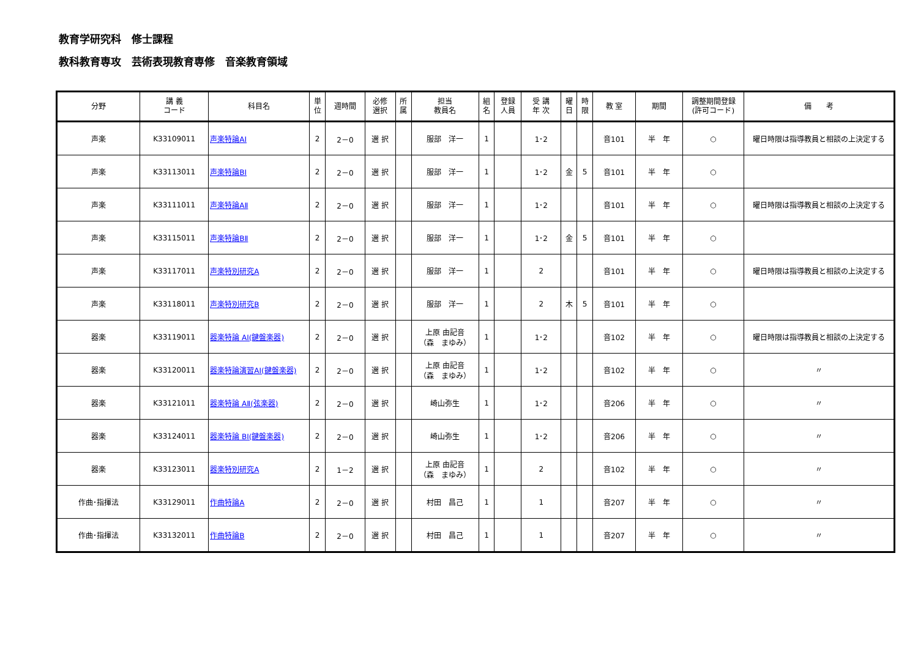教育学研究科　修士課程
教科教育専攻　芸術表現教育専修　音楽教育領域
| 分野 | 講 義 コード | 科目名 | 単 位 | 週時間 | 必修 選択 | 所 属 | 担当 教員名 | 組 名 | 登録 人員 | 受 講 年 次 | 曜 日 | 時 限 | 教 室 | 期間 | 調整期間登録 (許可コード) | 備 考 |
| --- | --- | --- | --- | --- | --- | --- | --- | --- | --- | --- | --- | --- | --- | --- | --- | --- |
| 声楽 | K33109011 | 声楽特論AⅠ | 2 | 2－0 | 選 択 | | 服部 洋一 | 1 | | 1･2 | | | 音101 | 半 年 | ○ | 曜日時限は指導教員と相談の上決定する |
| 声楽 | K33113011 | 声楽特論BⅠ | 2 | 2－0 | 選 択 | | 服部 洋一 | 1 | | 1･2 | 金 | 5 | 音101 | 半 年 | ○ | |
| 声楽 | K33111011 | 声楽特論AⅡ | 2 | 2－0 | 選 択 | | 服部 洋一 | 1 | | 1･2 | | | 音101 | 半 年 | ○ | 曜日時限は指導教員と相談の上決定する |
| 声楽 | K33115011 | 声楽特論BⅡ | 2 | 2－0 | 選 択 | | 服部 洋一 | 1 | | 1･2 | 金 | 5 | 音101 | 半 年 | ○ | |
| 声楽 | K33117011 | 声楽特別研究A | 2 | 2－0 | 選 択 | | 服部 洋一 | 1 | | 2 | | | 音101 | 半 年 | ○ | 曜日時限は指導教員と相談の上決定する |
| 声楽 | K33118011 | 声楽特別研究B | 2 | 2－0 | 選 択 | | 服部 洋一 | 1 | | 2 | 木 | 5 | 音101 | 半 年 | ○ | |
| 器楽 | K33119011 | 器楽特論 AⅠ(鍵盤楽器) | 2 | 2－0 | 選 択 | | 上原 由記音 （森 まゆみ） | 1 | | 1･2 | | | 音102 | 半 年 | ○ | 曜日時限は指導教員と相談の上決定する |
| 器楽 | K33120011 | 器楽特論演習AⅠ(鍵盤楽器) | 2 | 2－0 | 選 択 | | 上原 由記音 （森 まゆみ） | 1 | | 1･2 | | | 音102 | 半 年 | ○ | 〃 |
| 器楽 | K33121011 | 器楽特論 AⅡ(弦楽器) | 2 | 2－0 | 選 択 | | 崎山弥生 | 1 | | 1･2 | | | 音206 | 半 年 | ○ | 〃 |
| 器楽 | K33124011 | 器楽特論 BⅠ(鍵盤楽器) | 2 | 2－0 | 選 択 | | 崎山弥生 | 1 | | 1･2 | | | 音206 | 半 年 | ○ | 〃 |
| 器楽 | K33123011 | 器楽特別研究A | 2 | 1－2 | 選 択 | | 上原 由記音 （森 まゆみ） | 1 | | 2 | | | 音102 | 半 年 | ○ | 〃 |
| 作曲･指揮法 | K33129011 | 作曲特論A | 2 | 2－0 | 選 択 | | 村田 昌己 | 1 | | 1 | | | 音207 | 半 年 | ○ | 〃 |
| 作曲･指揮法 | K33132011 | 作曲特論B | 2 | 2－0 | 選 択 | | 村田 昌己 | 1 | | 1 | | | 音207 | 半 年 | ○ | 〃 |